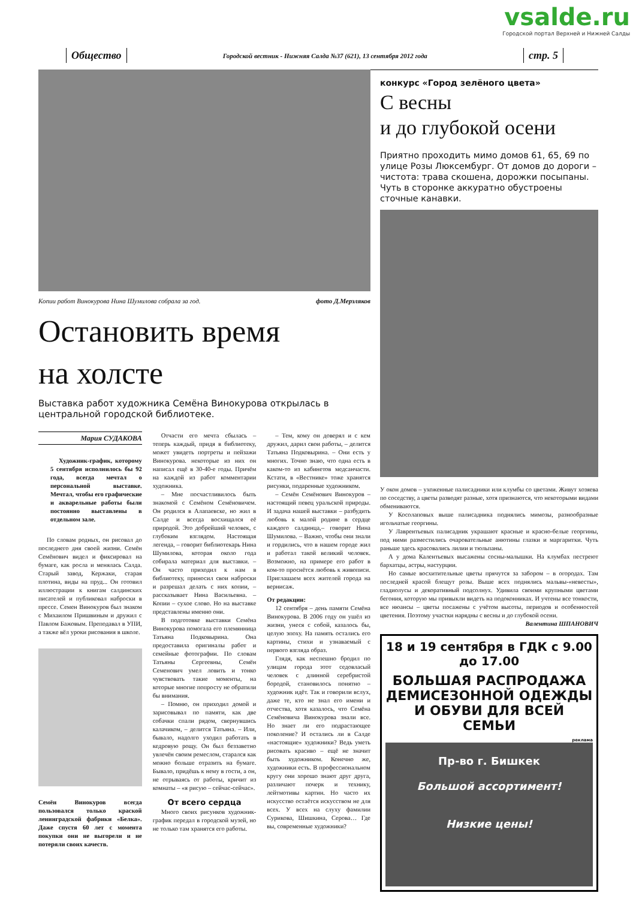vsalde.ru
Городской портал Верхней и Нижней Салды
Общество Городской вестник - Нижняя Салда №37 (621), 13 сентября 2012 года стр. 5
Копии работ Винокурова Нина Шумилова собрала за год. фото Д.Мерзляков
Остановить время
на холсте
Выставка работ художника Семёна Винокурова открылась в центральной городской библиотеке.
Мария СУДАКОВА
Художник-график, которому 5 сентября исполнилось бы 92 года, всегда мечтал о персональной выставке. Мечтал, чтобы его графические и акварельные работы были постоянно выставлены в отдельном зале.
По словам родных, он рисовал до последнего дня своей жизни. Семён Семёнович видел и фиксировал на бумаге, как росла и менялась Салда. Старый завод, Кержаки, старая плотина, виды на пруд... Он готовил иллюстрации к книгам салдинских писателей и публиковал наброски в прессе. Семен Винокуров был знаком с Михаилом Пришвиным и дружил с Павлом Бажовым. Преподавал в УПИ, а также вёл уроки рисования в школе.
Семён Винокуров всегда пользовался только краской ленинградской фабрики «Белка». Даже спустя 60 лет с момента покупки они не выгорели и не потеряли своих качеств.
Отчасти его мечта сбылась – теперь каждый, придя в библиотеку, может увидеть портреты и пейзажи Винокурова. некоторые из них он написал ещё в 30-40-е годы. Причём на каждой из работ комментарии художника.
– Мне посчастливилось быть знакомой с Семёном Семёновичем. Он родился в Алапаевске, но жил в Салде и всегда восхищался её природой. Это добрейший человек, с глубоким взглядом. Настоящая легенда, – говорит библиотекарь Нина Шумилова, которая около года собирала материал для выставки. – Он часто приходил к нам в библиотеку, приносил свои наброски и разрешал делать с них копии, – рассказывает Нина Васильевна. – Копии – сухое слово. Но на выставке представлены именно они.
В подготовке выставки Семёна Винокурова помогала его племянница Татьяна Подковырина. Она предоставила оригиналы работ и семейные фотографии. По словам Татьяны Сергеевны, Семён Семенович умел ловить и тонко чувствовать такие моменты, на которые многие попросту не обратили бы внимания.
– Помню, он приходил домой и зарисовывал по памяти, как две собачки спали рядом, свернувшись калачиком, – делится Татьяна. – Или, бывало, надолго уходил работать в кедровую рощу. Он был беззаветно увлечён своим ремеслом, старался как можно больше отразить на бумаге. Бывало, придёшь к нему в гости, а он, не отрываясь от работы, кричит из комнаты – «я рисую – сейчас-сейчас».
От всего сердца
Много своих рисунков художник-график передал в городской музей, но не только там хранятся его работы.
– Тем, кому он доверял и с кем дружил, дарил свои работы, – делится Татьяна Подковырина. – Они есть у многих. Точно знаю, что одна есть в каком-то из кабинетов медсанчасти. Кстати, в «Вестнике» тоже хранятся рисунки, подаренные художником.
– Семён Семёнович Винокуров – настоящий певец уральской природы. И задача нашей выставки – разбудить любовь к малой родине в сердце каждого салдинца,– говорит Нина Шумилова. – Важно, чтобы они знали и гордились, что в нашем городе жил и работал такой великий человек. Возможно, на примере его работ в ком-то проснётся любовь к живописи. Приглашаем всех жителей города на вернисаж.
От редакции:
12 сентября – день памяти Семёна Винокурова. В 2006 году он ушёл из жизни, унеся с собой, казалось бы, целую эпоху. На память остались его картины, стихи и узнаваемый с первого взгляда образ.
Глядя, как неспешно бродил по улицам города этот седовласый человек с длинной серебристой бородой, становилось понятно – художник идёт. Так и говорили вслух, даже те, кто не знал его имени и отчества, хотя казалось, что Семёна Семёновича Винокурова знали все. Но знает ли его подрастающее поколение? И остались ли в Салде «настоящие» художники? Ведь уметь рисовать красиво – ещё не значит быть художником. Конечно же, художники есть. В профессиональном кругу они хорошо знают друг друга, различают почерк и технику, лейтмотивы картин. Но часто их искусство остаётся искусством не для всех. У всех на слуху фамилии Сурикова, Шишкина, Серова… Где вы, современные художники?
конкурс «Город зелёного цвета»
С весны
и до глубокой осени
Приятно проходить мимо домов 61, 65, 69 по улице Розы Люксембург. От домов до дороги – чистота: трава скошена, дорожки посыпаны. Чуть в сторонке аккуратно обустроены сточные канавки.
У окон домов – ухоженные палисадники или клумбы со цветами. Живут хозяева по соседству, а цветы разводят разные, хотя признаются, что некоторыми видами обмениваются.
У Косолаповых выше палисадника поднялись мимозы, разнообразные игольчатые георгины.
У Лаврентьевых палисадник украшают красные и красно-белые георгины, под ними разместились очаровательные анютины глазки и маргаритки. Чуть раньше здесь красовались лилии и тюльпаны.
А у дома Калентьевых высажены сосны-малышки. На клумбах пестреют бархатцы, астры, настурции.
Но самые восхитительные цветы прячутся за забором – в огородах. Там последней красой блещут розы. Выше всех поднялись мальвы-«невесты», гладиолусы и декоративный подсолнух. Удивила своими крупными цветами бегония, которую мы привыкли видеть на подоконниках. И учтены все тонкости, все нюансы – цветы посажены с учётом высоты, периодов и особенностей цветения. Поэтому участки нарядны с весны и до глубокой осени.
Валентина ШПАНОВИЧ
18 и 19 сентября в ГДК с 9.00 до 17.00
БОЛЬШАЯ РАСПРОДАЖА ДЕМИСЕЗОННОЙ ОДЕЖДЫ И ОБУВИ ДЛЯ ВСЕЙ СЕМЬИ
реклама
Пр-во г. Бишкек
Большой ассортимент!
Низкие цены!